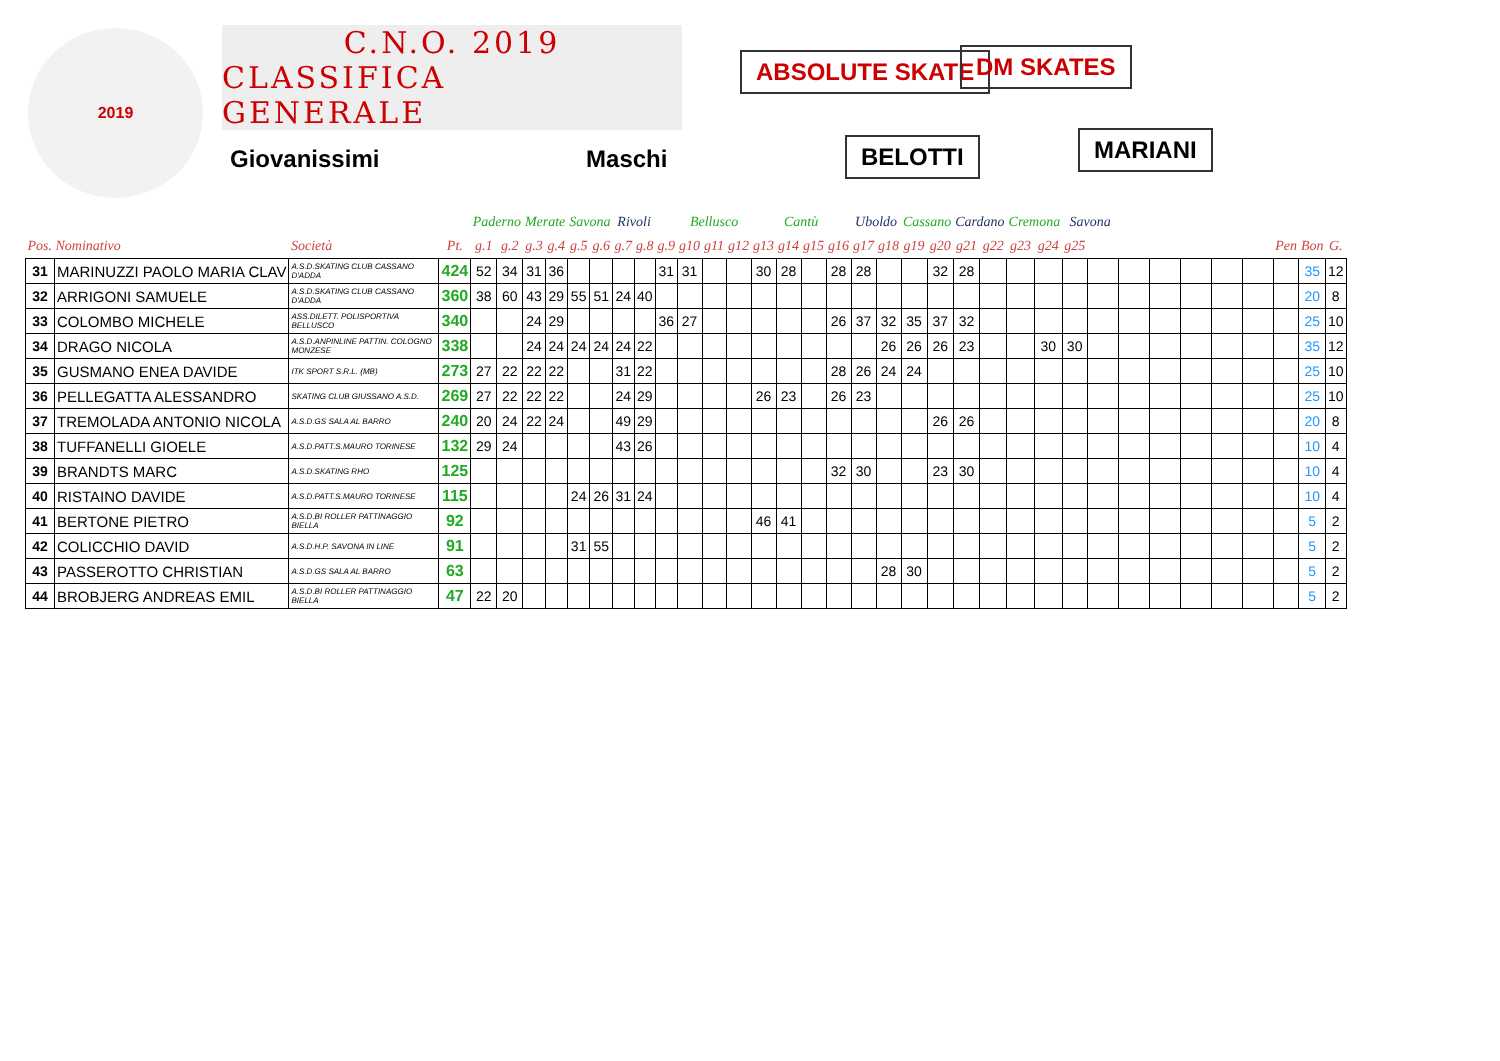2019
C.N.O. 2019
CLASSIFICA GENERALE
Giovanissimi Maschi
ABSOLUTE SKATE DM SKATES
BELOTTI MARIANI
| | | | | Paderno | | Merate | | Savona | | Rivoli | | | Bellusco | | | | Cantù | | | Uboldo | | Cassano | | Cardano | | Cremona | | Savona | | | | | | | | | |
| --- | --- | --- | --- | --- | --- | --- | --- | --- | --- | --- | --- | --- | --- | --- | --- | --- | --- | --- | --- | --- | --- | --- | --- | --- | --- | --- | --- | --- | --- | --- | --- | --- | --- | --- | --- | --- | --- |
| Pos. Nominativo | | Società | Pt. | g.1 | g.2 | g.3 | g.4 | g.5 | g.6 | g.7 | g.8 | g.9 | g10 | g11 | g12 | g13 | g14 | g15 | g16 | g17 | g18 | g19 | g20 | g21 | g22 | g23 | g24 | g25 | | | | | | | Pen | Bon | G. |
| 31 | MARINUZZI PAOLO MARIA CLAV | A.S.D.SKATING CLUB CASSANO D'ADDA | 424 | 52 | 34 | 31 | 36 | | | | | 31 | 31 | | | 30 | 28 | | 28 | 28 | | | 32 | 28 | | | | | | | | | | | | 35 | 12 |
| 32 | ARRIGONI SAMUELE | A.S.D.SKATING CLUB CASSANO D'ADDA | 360 | 38 | 60 | 43 | 29 | 55 | 51 | 24 | 40 | | | | | | | | | | | | | | | | | | | | | | | | | 20 | 8 |
| 33 | COLOMBO MICHELE | ASS.DILETT. POLISPORTIVA BELLUSCO | 340 | | | 24 | 29 | | | | | 36 | 27 | | | | | | 26 | 37 | 32 | 35 | 37 | 32 | | | | | | | | | | | | 25 | 10 |
| 34 | DRAGO NICOLA | A.S.D.ANPINLINE PATTIN. COLOGNO MONZESE | 338 | | | 24 | 24 | 24 | 24 | 24 | 22 | | | | | | | | | | 26 | 26 | 26 | 23 | | | 30 | 30 | | | | | | | | 35 | 12 |
| 35 | GUSMANO ENEA DAVIDE | ITK SPORT S.R.L. (MB) | 273 | 27 | 22 | 22 | 22 | | | 31 | 22 | | | | | | | | 28 | 26 | 24 | 24 | | | | | | | | | | | | | | 25 | 10 |
| 36 | PELLEGATTA ALESSANDRO | SKATING CLUB GIUSSANO A.S.D. | 269 | 27 | 22 | 22 | 22 | | | 24 | 29 | | | | | 26 | 23 | | 26 | 23 | | | | | | | | | | | | | | | | 25 | 10 |
| 37 | TREMOLADA ANTONIO NICOLA | A.S.D.GS SALA AL BARRO | 240 | 20 | 24 | 22 | 24 | | | 49 | 29 | | | | | | | | | | | | 26 | 26 | | | | | | | | | | | | 20 | 8 |
| 38 | TUFFANELLI GIOELE | A.S.D.PATT.S.MAURO TORINESE | 132 | 29 | 24 | | | | | 43 | 26 | | | | | | | | | | | | | | | | | | | | | | | | | 10 | 4 |
| 39 | BRANDTS MARC | A.S.D.SKATING RHO | 125 | | | | | | | | | | | | | | | | 32 | 30 | | | 23 | 30 | | | | | | | | | | | | 10 | 4 |
| 40 | RISTAINO DAVIDE | A.S.D.PATT.S.MAURO TORINESE | 115 | | | | | 24 | 26 | 31 | 24 | | | | | | | | | | | | | | | | | | | | | | | | | 10 | 4 |
| 41 | BERTONE PIETRO | A.S.D.BI ROLLER PATTINAGGIO BIELLA | 92 | | | | | | | | | | | | | 46 | 41 | | | | | | | | | | | | | | | | | | | 5 | 2 |
| 42 | COLICCHIO DAVID | A.S.D.H.P. SAVONA IN LINE | 91 | | | | | 31 | 55 | | | | | | | | | | | | | | | | | | | | | | | | | | | 5 | 2 |
| 43 | PASSEROTTO CHRISTIAN | A.S.D.GS SALA AL BARRO | 63 | | | | | | | | | | | | | | | | | | 28 | 30 | | | | | | | | | | | | | | 5 | 2 |
| 44 | BROBJERG ANDREAS EMIL | A.S.D.BI ROLLER PATTINAGGIO BIELLA | 47 | 22 | 20 | | | | | | | | | | | | | | | | | | | | | | | | | | | | | | | 5 | 2 |